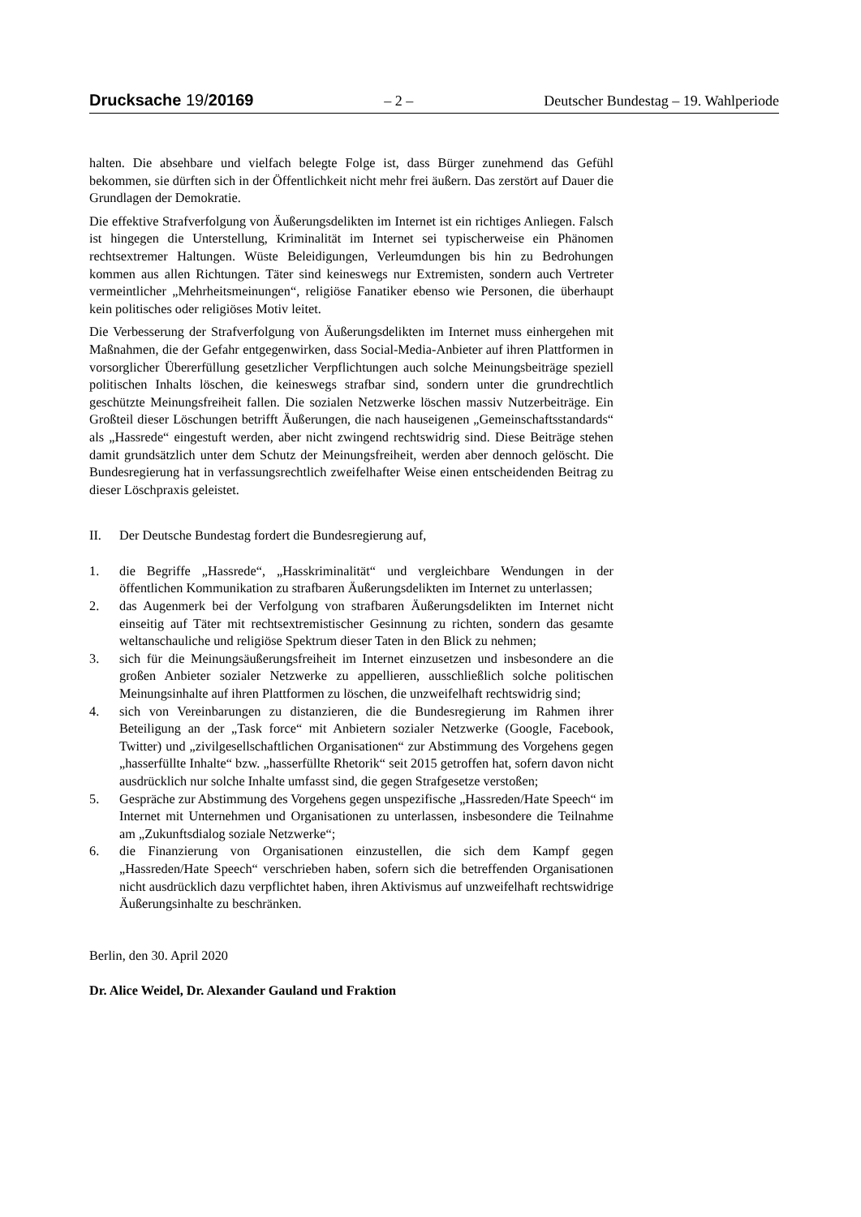Drucksache 19/20169 – 2 – Deutscher Bundestag – 19. Wahlperiode
halten. Die absehbare und vielfach belegte Folge ist, dass Bürger zunehmend das Gefühl bekommen, sie dürften sich in der Öffentlichkeit nicht mehr frei äußern. Das zerstört auf Dauer die Grundlagen der Demokratie.
Die effektive Strafverfolgung von Äußerungsdelikten im Internet ist ein richtiges Anliegen. Falsch ist hingegen die Unterstellung, Kriminalität im Internet sei typischerweise ein Phänomen rechtsextremer Haltungen. Wüste Beleidigungen, Verleumdungen bis hin zu Bedrohungen kommen aus allen Richtungen. Täter sind keineswegs nur Extremisten, sondern auch Vertreter vermeintlicher „Mehrheitsmeinungen“, religiöse Fanatiker ebenso wie Personen, die überhaupt kein politisches oder religiöses Motiv leitet.
Die Verbesserung der Strafverfolgung von Äußerungsdelikten im Internet muss einhergehen mit Maßnahmen, die der Gefahr entgegenwirken, dass Social-Media-Anbieter auf ihren Plattformen in vorsorglicher Übererfüllung gesetzlicher Verpflichtungen auch solche Meinungsbeiträge speziell politischen Inhalts löschen, die keineswegs strafbar sind, sondern unter die grundrechtlich geschützte Meinungsfreiheit fallen. Die sozialen Netzwerke löschen massiv Nutzerbeiträge. Ein Großteil dieser Löschungen betrifft Äußerungen, die nach hauseigenen „Gemeinschaftsstandards“ als „Hassrede“ eingestuft werden, aber nicht zwingend rechtswidrig sind. Diese Beiträge stehen damit grundsätzlich unter dem Schutz der Meinungsfreiheit, werden aber dennoch gelöscht. Die Bundesregierung hat in verfassungsrechtlich zweifelhafter Weise einen entscheidenden Beitrag zu dieser Löschpraxis geleistet.
II. Der Deutsche Bundestag fordert die Bundesregierung auf,
1. die Begriffe „Hassrede“, „Hasskriminalität“ und vergleichbare Wendungen in der öffentlichen Kommunikation zu strafbaren Äußerungsdelikten im Internet zu unterlassen;
2. das Augenmerk bei der Verfolgung von strafbaren Äußerungsdelikten im Internet nicht einseitig auf Täter mit rechtsextremistischer Gesinnung zu richten, sondern das gesamte weltanschauliche und religiöse Spektrum dieser Taten in den Blick zu nehmen;
3. sich für die Meinungsäußerungsfreiheit im Internet einzusetzen und insbesondere an die großen Anbieter sozialer Netzwerke zu appellieren, ausschließlich solche politischen Meinungsinhalte auf ihren Plattformen zu löschen, die unzweifelhaft rechtswidrig sind;
4. sich von Vereinbarungen zu distanzieren, die die Bundesregierung im Rahmen ihrer Beteiligung an der „Task force“ mit Anbietern sozialer Netzwerke (Google, Facebook, Twitter) und „zivilgesellschaftlichen Organisationen“ zur Abstimmung des Vorgehens gegen „hasserfüllte Inhalte“ bzw. „hasserfüllte Rhetorik“ seit 2015 getroffen hat, sofern davon nicht ausdrücklich nur solche Inhalte umfasst sind, die gegen Strafgesetze verstoßen;
5. Gespräche zur Abstimmung des Vorgehens gegen unspezifische „Hassreden/Hate Speech“ im Internet mit Unternehmen und Organisationen zu unterlassen, insbesondere die Teilnahme am „Zukunftsdialog soziale Netzwerke“;
6. die Finanzierung von Organisationen einzustellen, die sich dem Kampf gegen „Hassreden/Hate Speech“ verschrieben haben, sofern sich die betreffenden Organisationen nicht ausdrücklich dazu verpflichtet haben, ihren Aktivismus auf unzweifelhaft rechtswidrige Äußerungsinhalte zu beschränken.
Berlin, den 30. April 2020
Dr. Alice Weidel, Dr. Alexander Gauland und Fraktion